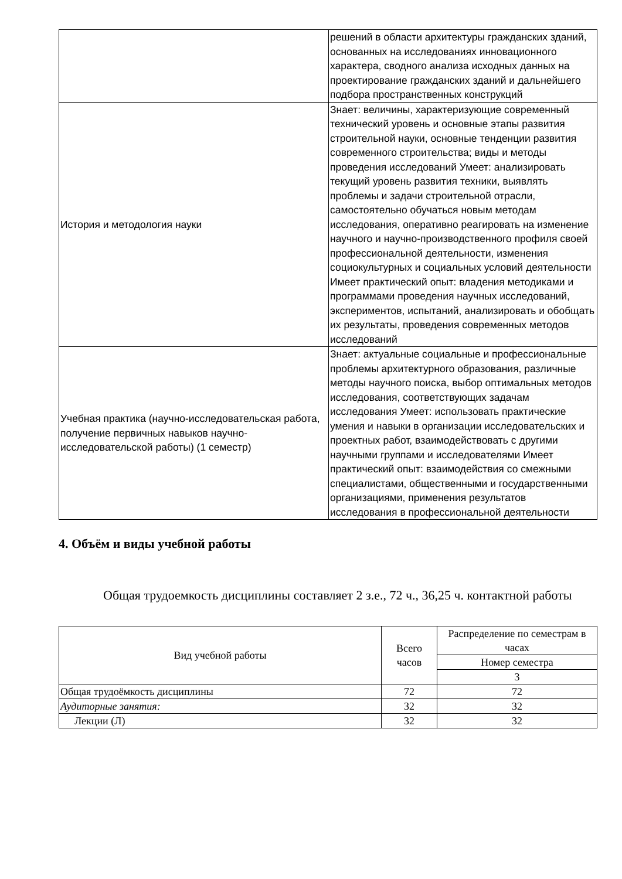| | решений в области архитектуры гражданских зданий, основанных на исследованиях инновационного характера, сводного анализа исходных данных на проектирование гражданских зданий и дальнейшего подбора пространственных конструкций |
| История и методология науки | Знает: величины, характеризующие современный технический уровень и основные этапы развития строительной науки, основные тенденции развития современного строительства; виды и методы проведения исследований Умеет: анализировать текущий уровень развития техники, выявлять проблемы и задачи строительной отрасли, самостоятельно обучаться новым методам исследования, оперативно реагировать на изменение научного и научно-производственного профиля своей профессиональной деятельности, изменения социокультурных и социальных условий деятельности Имеет практический опыт: владения методиками и программами проведения научных исследований, экспериментов, испытаний, анализировать и обобщать их результаты, проведения современных методов исследований |
| Учебная практика (научно-исследовательская работа, получение первичных навыков научно-исследовательской работы) (1 семестр) | Знает: актуальные социальные и профессиональные проблемы архитектурного образования, различные методы научного поиска, выбор оптимальных методов исследования, соответствующих задачам исследования Умеет: использовать практические умения и навыки в организации исследовательских и проектных работ, взаимодействовать с другими научными группами и исследователями Имеет практический опыт: взаимодействия со смежными специалистами, общественными и государственными организациями, применения результатов исследования в профессиональной деятельности |
4. Объём и виды учебной работы
Общая трудоемкость дисциплины составляет 2 з.е., 72 ч., 36,25 ч. контактной работы
| Вид учебной работы | Всего часов | Распределение по семестрам в часах |
| --- | --- | --- |
| | | Номер семестра |
| | | 3 |
| Общая трудоёмкость дисциплины | 72 | 72 |
| Аудиторные занятия: | 32 | 32 |
| Лекции (Л) | 32 | 32 |